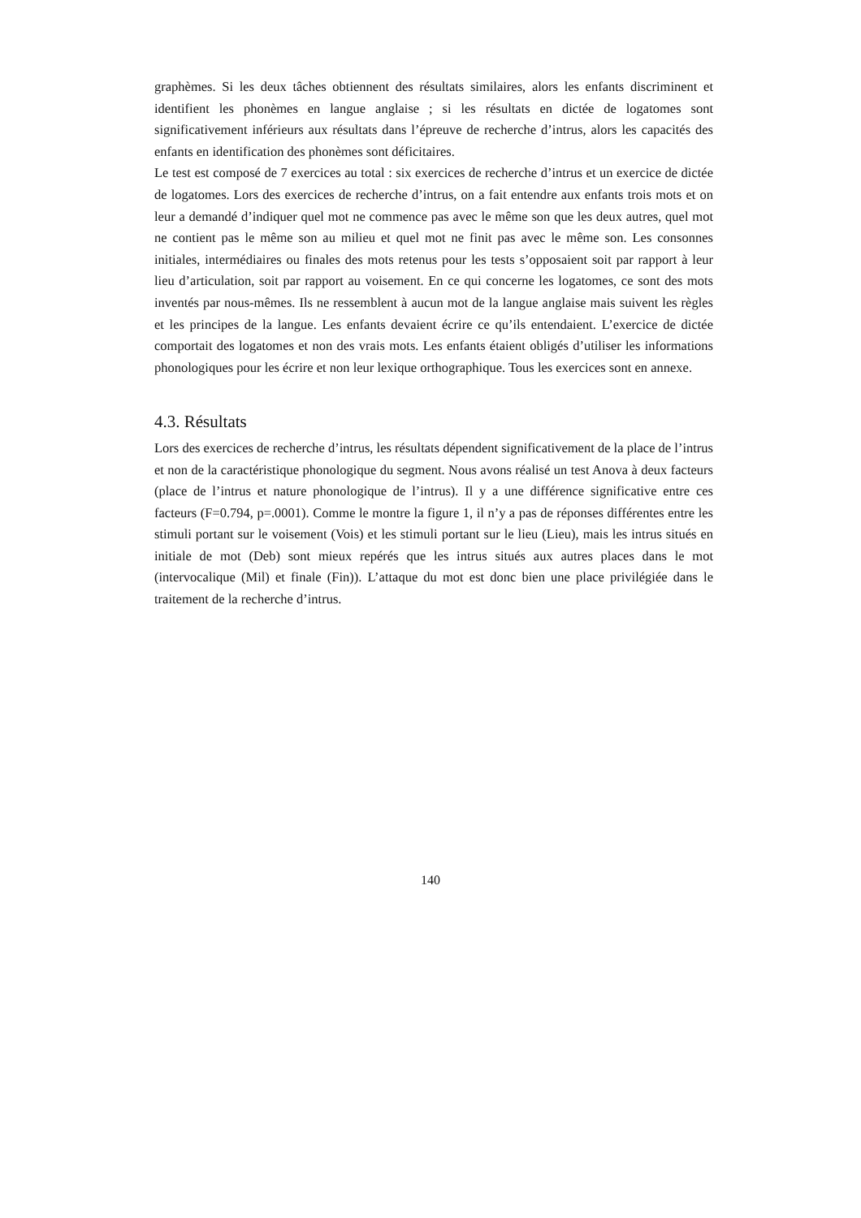graphèmes. Si les deux tâches obtiennent des résultats similaires, alors les enfants discriminent et identifient les phonèmes en langue anglaise ; si les résultats en dictée de logatomes sont significativement inférieurs aux résultats dans l’épreuve de recherche d’intrus, alors les capacités des enfants en identification des phonèmes sont déficitaires.
Le test est composé de 7 exercices au total : six exercices de recherche d’intrus et un exercice de dictée de logatomes. Lors des exercices de recherche d’intrus, on a fait entendre aux enfants trois mots et on leur a demandé d’indiquer quel mot ne commence pas avec le même son que les deux autres, quel mot ne contient pas le même son au milieu et quel mot ne finit pas avec le même son. Les consonnes initiales, intermédiaires ou finales des mots retenus pour les tests s’opposaient soit par rapport à leur lieu d’articulation, soit par rapport au voisement. En ce qui concerne les logatomes, ce sont des mots inventés par nous-mêmes. Ils ne ressemblent à aucun mot de la langue anglaise mais suivent les règles et les principes de la langue. Les enfants devaient écrire ce qu’ils entendaient. L’exercice de dictée comportait des logatomes et non des vrais mots. Les enfants étaient obligés d’utiliser les informations phonologiques pour les écrire et non leur lexique orthographique. Tous les exercices sont en annexe.
4.3. Résultats
Lors des exercices de recherche d’intrus, les résultats dépendent significativement de la place de l’intrus et non de la caractéristique phonologique du segment. Nous avons réalisé un test Anova à deux facteurs (place de l’intrus et nature phonologique de l’intrus). Il y a une différence significative entre ces facteurs (F=0.794, p=.0001). Comme le montre la figure 1, il n’y a pas de réponses différentes entre les stimuli portant sur le voisement (Vois) et les stimuli portant sur le lieu (Lieu), mais les intrus situés en initiale de mot (Deb) sont mieux repérés que les intrus situés aux autres places dans le mot (intervocalique (Mil) et finale (Fin)). L’attaque du mot est donc bien une place privilégiée dans le traitement de la recherche d’intrus.
140